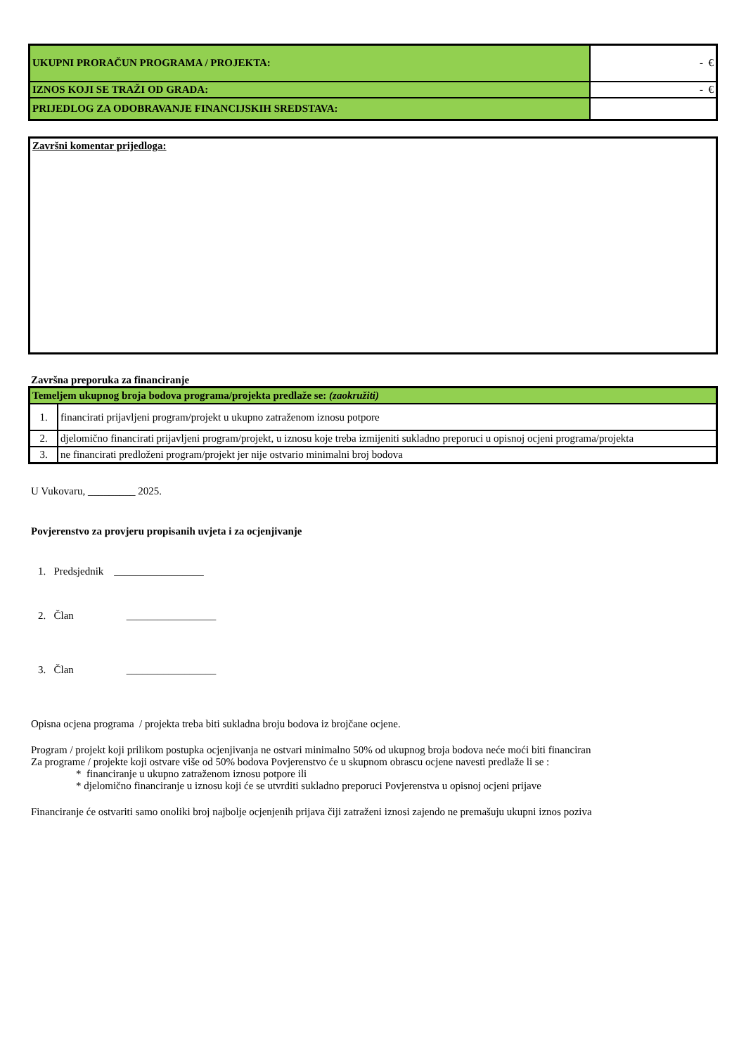| UKUPNI PRORAČUN PROGRAMA / PROJEKTA: | - € |
| IZNOS KOJI SE TRAŽI OD GRADA: | - € |
| PRIJEDLOG ZA ODOBRAVANJE FINANCIJSKIH SREDSTAVA: | |
Završni komentar prijedloga:
Završna preporuka za financiranje
| Temeljem ukupnog broja bodova programa/projekta predlaže se: (zaokružiti) | |
| 1. | financirati prijavljeni program/projekt u ukupno zatraženom iznosu potpore |
| 2. | djelomično financirati prijavljeni program/projekt, u iznosu koje treba izmijeniti sukladno preporuci u opisnoj ocjeni programa/projekta |
| 3. | ne financirati predloženi program/projekt jer nije ostvario minimalni broj bodova |
U Vukovaru, _________ 2025.
Povjerenstvo za provjeru propisanih uvjeta i za ocjenjivanje
1. Predsjednik _________________
2. Član _________________
3. Član _________________
Opisna ocjena programa / projekta treba biti sukladna broju bodova iz brojčane ocjene.
Program / projekt koji prilikom postupka ocjenjivanja ne ostvari minimalno 50% od ukupnog broja bodova neće moći biti financiran
Za programe / projekte koji ostvare više od 50% bodova Povjerenstvo će u skupnom obrascu ocjene navesti predlaže li se :
* financiranje u ukupno zatraženom iznosu potpore ili
* djelomično financiranje u iznosu koji će se utvrditi sukladno preporuci Povjerenstva u opisnoj ocjeni prijave
Financiranje će ostvariti samo onoliki broj najbolje ocjenjenih prijava čiji zatraženi iznosi zajendo ne premašuju ukupni iznos poziva